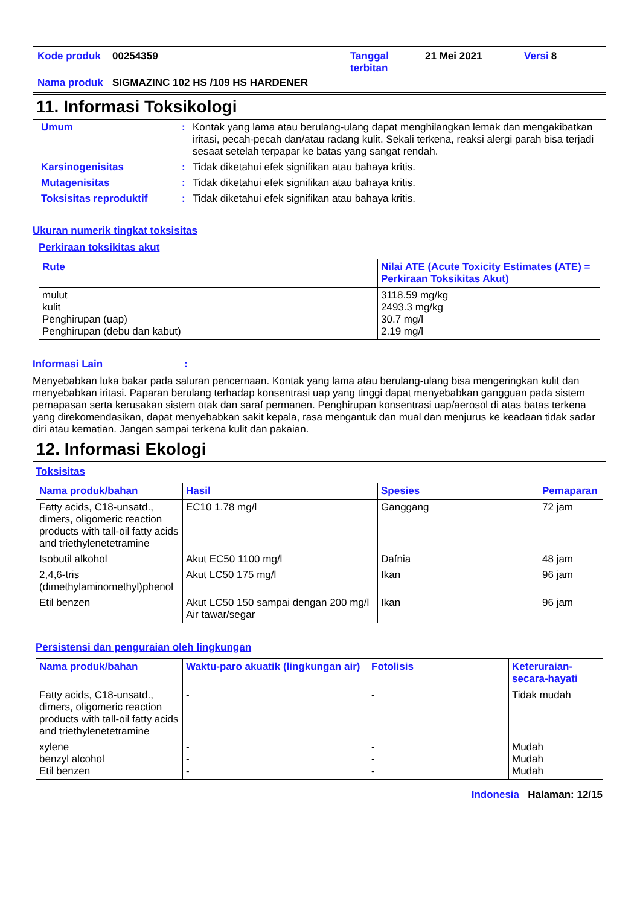| Kode produk | 00254359 | Tanggal terbitan | 21 Mei 2021 | Versi | 8 |
| Nama produk | SIGMAZINC 102 HS /109 HS HARDENER | | | | |
11. Informasi Toksikologi
| Umum | : | Kontak yang lama atau berulang-ulang dapat menghilangkan lemak dan mengakibatkan iritasi, pecah-pecah dan/atau radang kulit. Sekali terkena, reaksi alergi parah bisa terjadi sesaat setelah terpapar ke batas yang sangat rendah. |
| Karsinogenisitas | : | Tidak diketahui efek signifikan atau bahaya kritis. |
| Mutagenisitas | : | Tidak diketahui efek signifikan atau bahaya kritis. |
| Toksisitas reproduktif | : | Tidak diketahui efek signifikan atau bahaya kritis. |
Ukuran numerik tingkat toksisitas
Perkiraan toksikitas akut
| Rute | Nilai ATE (Acute Toxicity Estimates (ATE) = Perkiraan Toksikitas Akut) |
| --- | --- |
| mulut kulit Penghirupan (uap) Penghirupan (debu dan kabut) | 3118.59 mg/kg 2493.3 mg/kg 30.7 mg/l 2.19 mg/l |
Informasi Lain :
Menyebabkan luka bakar pada saluran pencernaan. Kontak yang lama atau berulang-ulang bisa mengeringkan kulit dan menyebabkan iritasi. Paparan berulang terhadap konsentrasi uap yang tinggi dapat menyebabkan gangguan pada sistem pernapasan serta kerusakan sistem otak dan saraf permanen. Penghirupan konsentrasi uap/aerosol di atas batas terkena yang direkomendasikan, dapat menyebabkan sakit kepala, rasa mengantuk dan mual dan menjurus ke keadaan tidak sadar diri atau kematian. Jangan sampai terkena kulit dan pakaian.
12. Informasi Ekologi
Toksisitas
| Nama produk/bahan | Hasil | Spesies | Pemaparan |
| --- | --- | --- | --- |
| Fatty acids, C18-unsatd., dimers, oligomeric reaction products with tall-oil fatty acids and triethylenetetramine | EC10 1.78 mg/l | Ganggang | 72 jam |
| Isobutil alkohol | Akut EC50 1100 mg/l | Dafnia | 48 jam |
| 2,4,6-tris (dimethylaminomethyl)phenol | Akut LC50 175 mg/l | Ikan | 96 jam |
| Etil benzen | Akut LC50 150 sampai dengan 200 mg/l Air tawar/segar | Ikan | 96 jam |
Persistensi dan penguraian oleh lingkungan
| Nama produk/bahan | Waktu-paro akuatik (lingkungan air) | Fotolisis | Keteruraian-secara-hayati |
| --- | --- | --- | --- |
| Fatty acids, C18-unsatd., dimers, oligomeric reaction products with tall-oil fatty acids and triethylenetetramine | - | - | Tidak mudah |
| xylene benzyl alcohol Etil benzen | - - - | - - - | Mudah Mudah Mudah |
Indonesia Halaman: 12/15